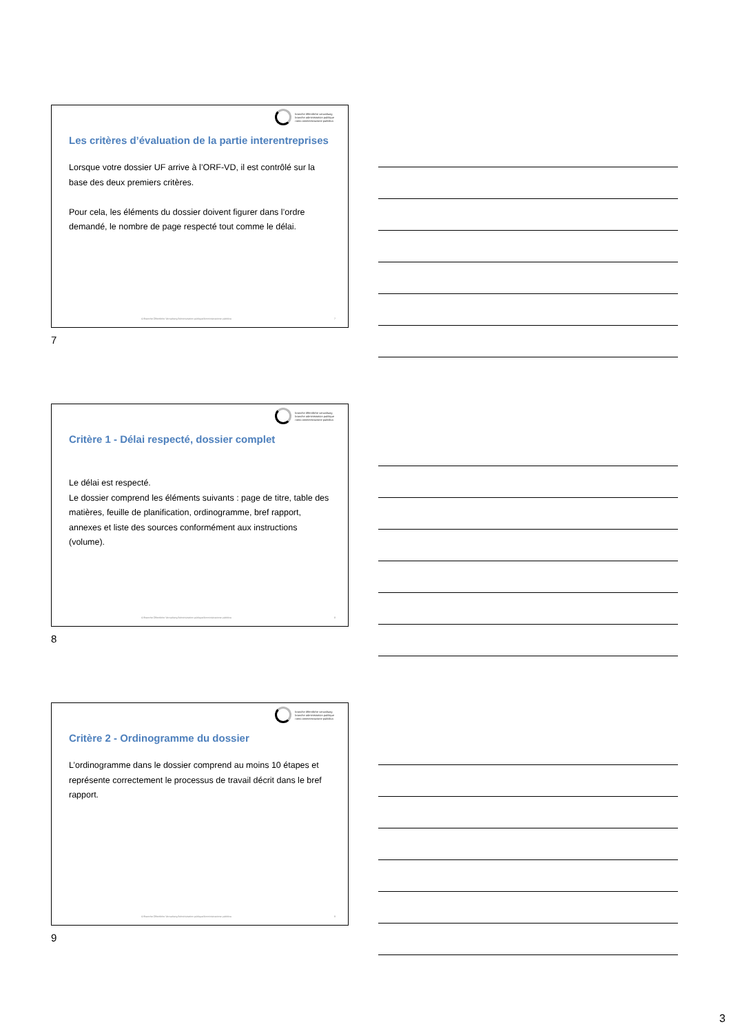branche öffentliche verwaltung
branche administration publique
ramo amministrazione pubblica
Les critères d’évaluation de la partie interentreprises
Lorsque votre dossier UF arrive à l’ORF-VD, il est contrôlé sur la base des deux premiers critères.
Pour cela, les éléments du dossier doivent figurer dans l’ordre demandé, le nombre de page respecté tout comme le délai.
© Branche Öffentliche Verwaltung/Administration publique/Amministrazione pubblica
7
7
branche öffentliche verwaltung
branche administration publique
ramo amministrazione pubblica
Critère 1 - Délai respecté, dossier complet
Le délai est respecté.
Le dossier comprend les éléments suivants : page de titre, table des matières, feuille de planification, ordinogramme, bref rapport, annexes et liste des sources conformément aux instructions (volume).
© Branche Öffentliche Verwaltung/Administration publique/Amministrazione pubblica
8
8
branche öffentliche verwaltung
branche administration publique
ramo amministrazione pubblica
Critère 2 - Ordinogramme du dossier
L’ordinogramme dans le dossier comprend au moins 10 étapes et représente correctement le processus de travail décrit dans le bref rapport.
© Branche Öffentliche Verwaltung/Administration publique/Amministrazione pubblica
9
9
3